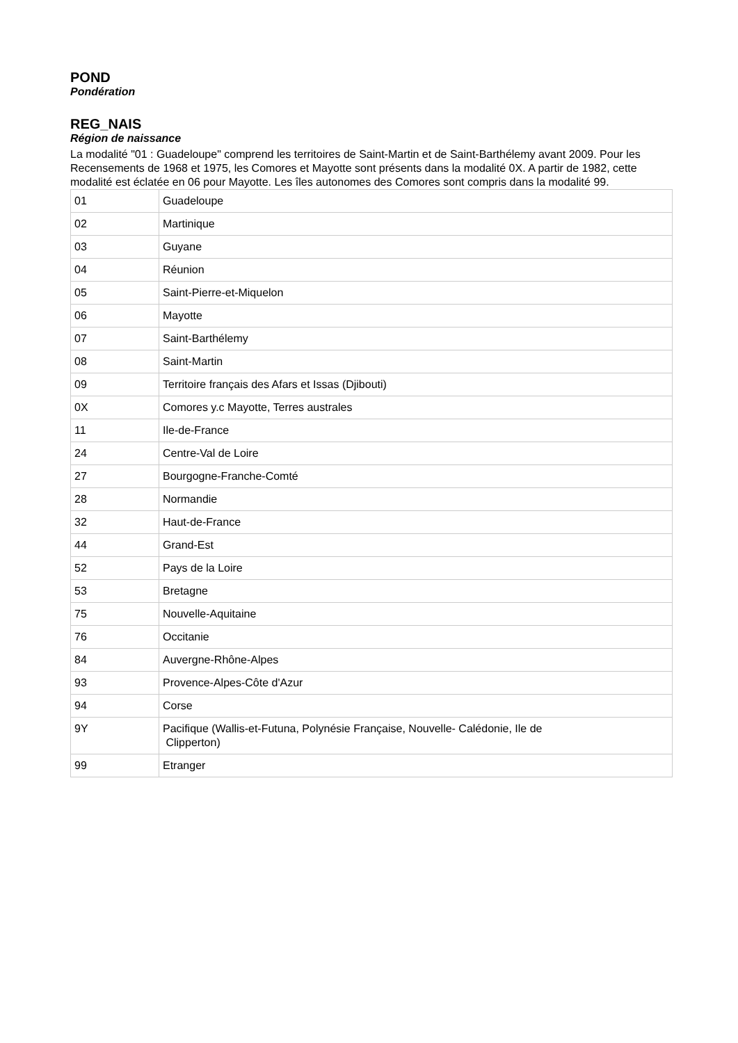POND
Pondération
REG_NAIS
Région de naissance
La modalité "01 : Guadeloupe" comprend les territoires de Saint-Martin et de Saint-Barthélemy avant 2009. Pour les Recensements de 1968 et 1975, les Comores et Mayotte sont présents dans la modalité 0X. A partir de 1982, cette modalité est éclatée en 06 pour Mayotte. Les îles autonomes des Comores sont compris dans la modalité 99.
| 01 | Guadeloupe |
| 02 | Martinique |
| 03 | Guyane |
| 04 | Réunion |
| 05 | Saint-Pierre-et-Miquelon |
| 06 | Mayotte |
| 07 | Saint-Barthélemy |
| 08 | Saint-Martin |
| 09 | Territoire français des Afars et Issas (Djibouti) |
| 0X | Comores y.c Mayotte, Terres australes |
| 11 | Ile-de-France |
| 24 | Centre-Val de Loire |
| 27 | Bourgogne-Franche-Comté |
| 28 | Normandie |
| 32 | Haut-de-France |
| 44 | Grand-Est |
| 52 | Pays de la Loire |
| 53 | Bretagne |
| 75 | Nouvelle-Aquitaine |
| 76 | Occitanie |
| 84 | Auvergne-Rhône-Alpes |
| 93 | Provence-Alpes-Côte d'Azur |
| 94 | Corse |
| 9Y | Pacifique (Wallis-et-Futuna, Polynésie Française, Nouvelle- Calédonie, Ile de Clipperton) |
| 99 | Etranger |